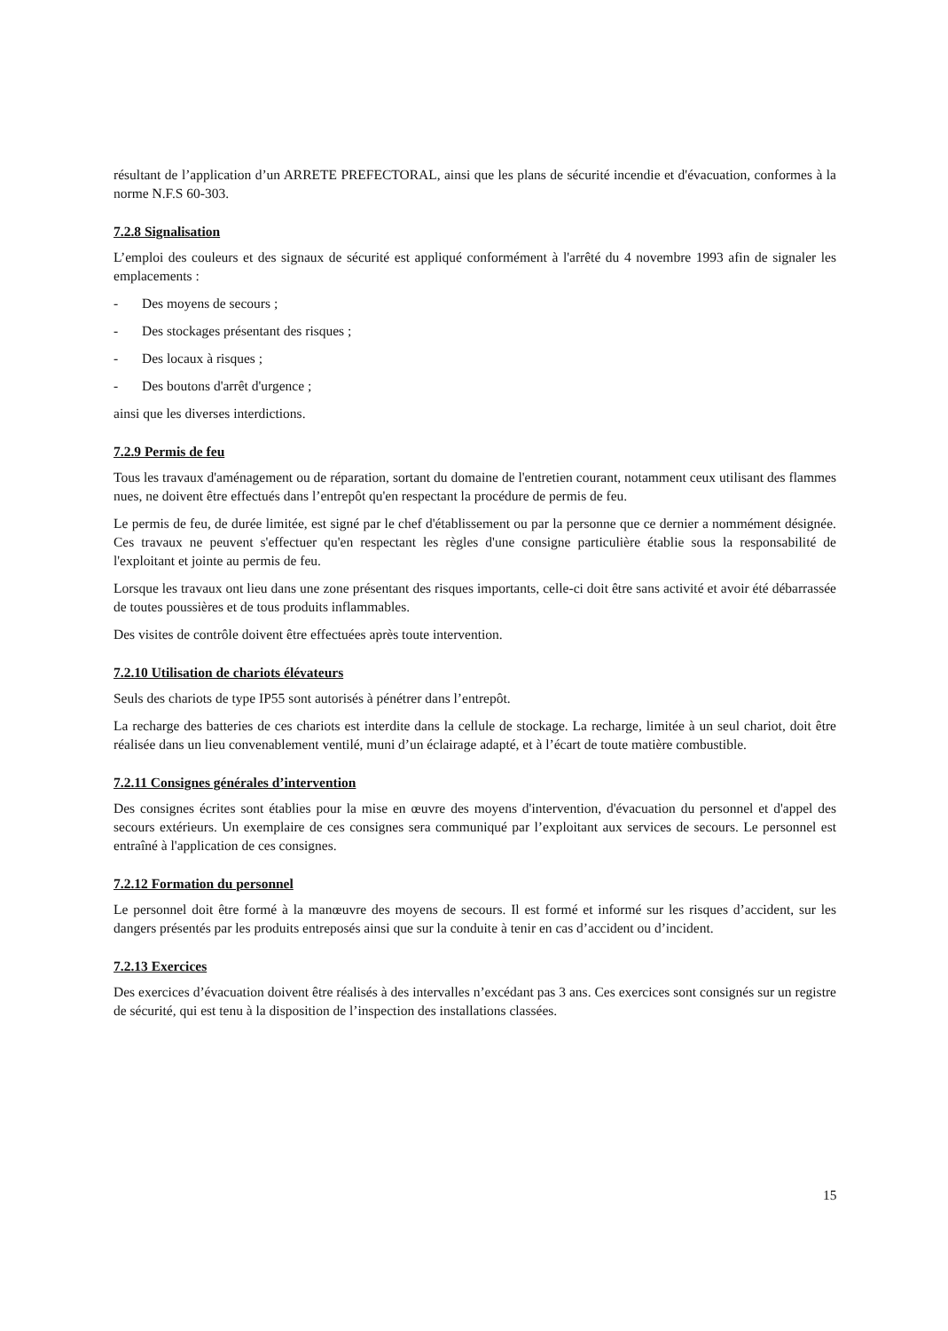résultant de l’application d’un ARRETE PREFECTORAL, ainsi que les plans de sécurité incendie et d'évacuation, conformes à la norme N.F.S 60-303.
7.2.8 Signalisation
L’emploi des couleurs et des signaux de sécurité est appliqué conformément à l'arrêté du 4 novembre 1993 afin de signaler les emplacements :
- Des moyens de secours ;
- Des stockages présentant des risques ;
- Des locaux à risques ;
- Des boutons d'arrêt d'urgence ;
ainsi que les diverses interdictions.
7.2.9 Permis de feu
Tous les travaux d'aménagement ou de réparation, sortant du domaine de l'entretien courant, notamment ceux utilisant des flammes nues, ne doivent être effectués dans l’entrepôt qu'en respectant la procédure de permis de feu.
Le permis de feu, de durée limitée, est signé par le chef d'établissement ou par la personne que ce dernier a nommément désignée. Ces travaux ne peuvent s'effectuer qu'en respectant les règles d'une consigne particulière établie sous la responsabilité de l'exploitant et jointe au permis de feu.
Lorsque les travaux ont lieu dans une zone présentant des risques importants, celle-ci doit être sans activité et avoir été débarrassée de toutes poussières et de tous produits inflammables.
Des visites de contrôle doivent être effectuées après toute intervention.
7.2.10 Utilisation de chariots élévateurs
Seuls des chariots de type IP55 sont autorisés à pénétrer dans l’entrepôt.
La recharge des batteries de ces chariots est interdite dans la cellule de stockage. La recharge, limitée à un seul chariot, doit être réalisée dans un lieu convenablement ventilé, muni d’un éclairage adapté, et à l’écart de toute matière combustible.
7.2.11 Consignes générales d’intervention
Des consignes écrites sont établies pour la mise en œuvre des moyens d'intervention, d'évacuation du personnel et d'appel des secours extérieurs. Un exemplaire de ces consignes sera communiqué par l’exploitant aux services de secours. Le personnel est entraîné à l'application de ces consignes.
7.2.12 Formation du personnel
Le personnel doit être formé à la manœuvre des moyens de secours. Il est formé et informé sur les risques d’accident, sur les dangers présentés par les produits entreposés ainsi que sur la conduite à tenir en cas d’accident ou d’incident.
7.2.13 Exercices
Des exercices d’évacuation doivent être réalisés à des intervalles n’excédant pas 3 ans. Ces exercices sont consignés sur un registre de sécurité, qui est tenu à la disposition de l’inspection des installations classées.
15